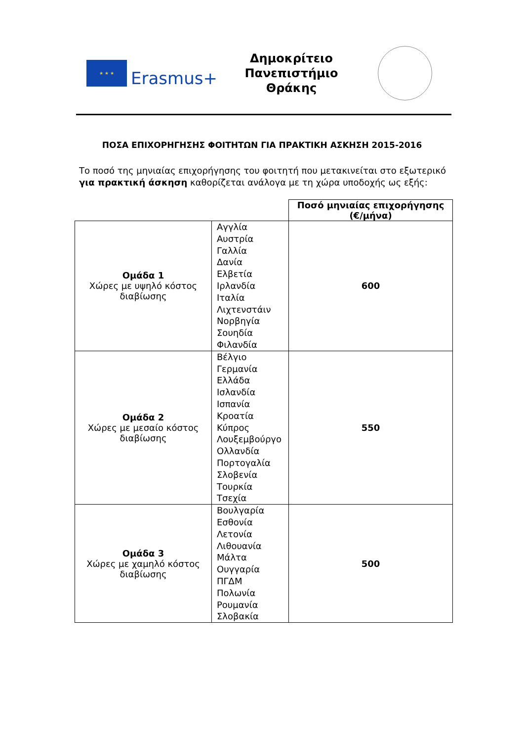★ ★ ★
Erasmus+
Δημοκρίτειο Πανεπιστήμιο Θράκης
ΠΟΣΑ ΕΠΙΧΟΡΗΓΗΣΗΣ ΦΟΙΤΗΤΩΝ ΓΙΑ ΠΡΑΚΤΙΚΗ ΑΣΚΗΣΗ 2015-2016
Το ποσό της μηνιαίας επιχορήγησης του φοιτητή που μετακινείται στο εξωτερικό για πρακτική άσκηση καθορίζεται ανάλογα με τη χώρα υποδοχής ως εξής:
| | | Ποσό μηνιαίας επιχορήγησης (€/μήνα) |
| Ομάδα 1 Χώρες με υψηλό κόστος διαβίωσης | Αγγλία Αυστρία Γαλλία Δανία Ελβετία Ιρλανδία Ιταλία Λιχτενστάιν Νορβηγία Σουηδία Φιλανδία | 600 |
| Ομάδα 2 Χώρες με μεσαίο κόστος διαβίωσης | Βέλγιο Γερμανία Ελλάδα Ισλανδία Ισπανία Κροατία Κύπρος Λουξεμβούργο Ολλανδία Πορτογαλία Σλοβενία Τουρκία Τσεχία | 550 |
| Ομάδα 3 Χώρες με χαμηλό κόστος διαβίωσης | Βουλγαρία Εσθονία Λετονία Λιθουανία Μάλτα Ουγγαρία ΠΓΔΜ Πολωνία Ρουμανία Σλοβακία | 500 |